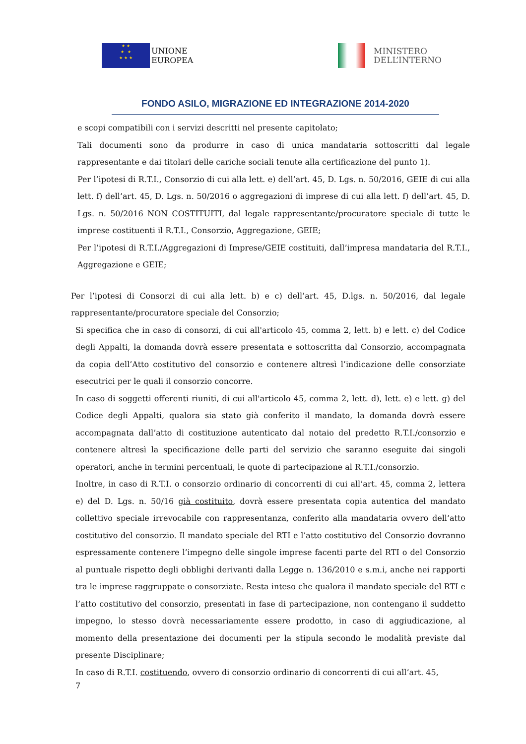★ ★
★ ★
★ ★ ★
UNIONE
EUROPEA
MINISTERO
DELL’INTERNO
FONDO ASILO, MIGRAZIONE ED INTEGRAZIONE 2014-2020
e scopi compatibili con i servizi descritti nel presente capitolato;
Tali documenti sono da produrre in caso di unica mandataria sottoscritti dal legale rappresentante e dai titolari delle cariche sociali tenute alla certificazione del punto 1).
Per l’ipotesi di R.T.I., Consorzio di cui alla lett. e) dell’art. 45, D. Lgs. n. 50/2016, GEIE di cui alla lett. f) dell’art. 45, D. Lgs. n. 50/2016 o aggregazioni di imprese di cui alla lett. f) dell’art. 45, D. Lgs. n. 50/2016 NON COSTITUITI, dal legale rappresentante/procuratore speciale di tutte le imprese costituenti il R.T.I., Consorzio, Aggregazione, GEIE;
Per l’ipotesi di R.T.I./Aggregazioni di Imprese/GEIE costituiti, dall’impresa mandataria del R.T.I., Aggregazione e GEIE;
Per l’ipotesi di Consorzi di cui alla lett. b) e c) dell’art. 45, D.lgs. n. 50/2016, dal legale rappresentante/procuratore speciale del Consorzio;
Si specifica che in caso di consorzi, di cui all'articolo 45, comma 2, lett. b) e lett. c) del Codice degli Appalti, la domanda dovrà essere presentata e sottoscritta dal Consorzio, accompagnata da copia dell’Atto costitutivo del consorzio e contenere altresì l’indicazione delle consorziate esecutrici per le quali il consorzio concorre.
In caso di soggetti offerenti riuniti, di cui all'articolo 45, comma 2, lett. d), lett. e) e lett. g) del Codice degli Appalti, qualora sia stato già conferito il mandato, la domanda dovrà essere accompagnata dall’atto di costituzione autenticato dal notaio del predetto R.T.I./consorzio e contenere altresì la specificazione delle parti del servizio che saranno eseguite dai singoli operatori, anche in termini percentuali, le quote di partecipazione al R.T.I./consorzio.
Inoltre, in caso di R.T.I. o consorzio ordinario di concorrenti di cui all’art. 45, comma 2, lettera e) del D. Lgs. n. 50/16 già costituito, dovrà essere presentata copia autentica del mandato collettivo speciale irrevocabile con rappresentanza, conferito alla mandataria ovvero dell’atto costitutivo del consorzio. Il mandato speciale del RTI e l’atto costitutivo del Consorzio dovranno espressamente contenere l’impegno delle singole imprese facenti parte del RTI o del Consorzio al puntuale rispetto degli obblighi derivanti dalla Legge n. 136/2010 e s.m.i, anche nei rapporti tra le imprese raggruppate o consorziate. Resta inteso che qualora il mandato speciale del RTI e l’atto costitutivo del consorzio, presentati in fase di partecipazione, non contengano il suddetto impegno, lo stesso dovrà necessariamente essere prodotto, in caso di aggiudicazione, al momento della presentazione dei documenti per la stipula secondo le modalità previste dal presente Disciplinare;
In caso di R.T.I. costituendo, ovvero di consorzio ordinario di concorrenti di cui all’art. 45,
7